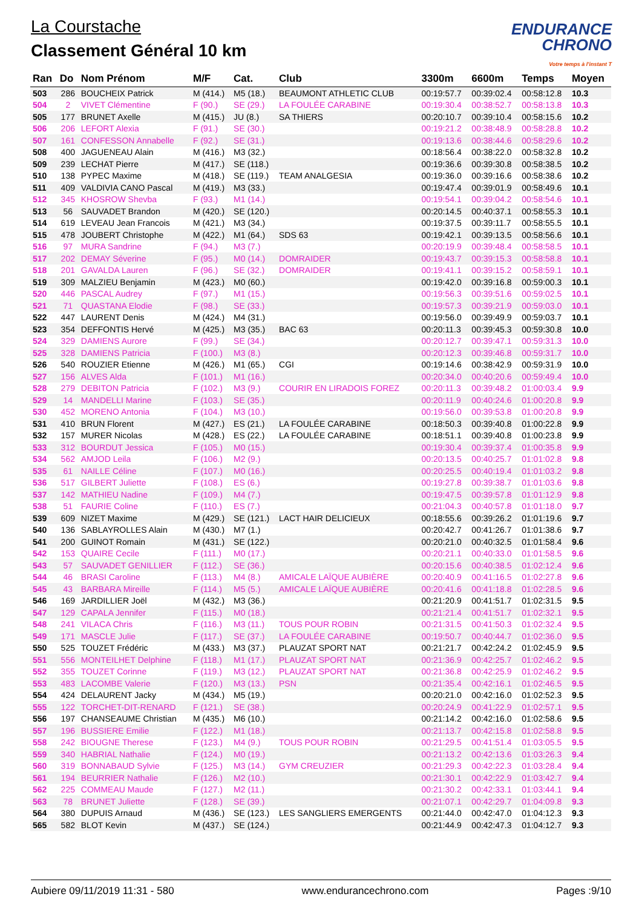La Courstache
Classement Général 10 km
ENDURANCE
CHRONO
Votre temps à l'instant T
| Ran | Do | Nom Prénom | M/F | Cat. | Club | 3300m | 6600m | Temps | Moyen |
| --- | --- | --- | --- | --- | --- | --- | --- | --- | --- |
| 503 | 286 | BOUCHEIX Patrick | M (414.) | M5 (18.) | BEAUMONT ATHLETIC CLUB | 00:19:57.7 | 00:39:02.4 | 00:58:12.8 | 10.3 |
| 504 | 2 | VIVET Clémentine | F (90.) | SE (29.) | LA FOULÉE CARABINE | 00:19:30.4 | 00:38:52.7 | 00:58:13.8 | 10.3 |
| 505 | 177 | BRUNET Axelle | M (415.) | JU (8.) | SA THIERS | 00:20:10.7 | 00:39:10.4 | 00:58:15.6 | 10.2 |
| 506 | 206 | LEFORT Alexia | F (91.) | SE (30.) | | 00:19:21.2 | 00:38:48.9 | 00:58:28.8 | 10.2 |
| 507 | 161 | CONFESSON Annabelle | F (92.) | SE (31.) | | 00:19:13.6 | 00:38:44.6 | 00:58:29.6 | 10.2 |
| 508 | 400 | JAGUENEAU Alain | M (416.) | M3 (32.) | | 00:18:56.4 | 00:38:22.0 | 00:58:32.8 | 10.2 |
| 509 | 239 | LECHAT Pierre | M (417.) | SE (118.) | | 00:19:36.6 | 00:39:30.8 | 00:58:38.5 | 10.2 |
| 510 | 138 | PYPEC Maxime | M (418.) | SE (119.) | TEAM ANALGESIA | 00:19:36.0 | 00:39:16.6 | 00:58:38.6 | 10.2 |
| 511 | 409 | VALDIVIA CANO Pascal | M (419.) | M3 (33.) | | 00:19:47.4 | 00:39:01.9 | 00:58:49.6 | 10.1 |
| 512 | 345 | KHOSROW Shevba | F (93.) | M1 (14.) | | 00:19:54.1 | 00:39:04.2 | 00:58:54.6 | 10.1 |
| 513 | 56 | SAUVADET Brandon | M (420.) | SE (120.) | | 00:20:14.5 | 00:40:37.1 | 00:58:55.3 | 10.1 |
| 514 | 619 | LEVEAU Jean Francois | M (421.) | M3 (34.) | | 00:19:37.5 | 00:39:11.7 | 00:58:55.5 | 10.1 |
| 515 | 478 | JOUBERT Christophe | M (422.) | M1 (64.) | SDS 63 | 00:19:42.1 | 00:39:13.5 | 00:58:56.6 | 10.1 |
| 516 | 97 | MURA Sandrine | F (94.) | M3 (7.) | | 00:20:19.9 | 00:39:48.4 | 00:58:58.5 | 10.1 |
| 517 | 202 | DEMAY Séverine | F (95.) | M0 (14.) | DOMRAIDER | 00:19:43.7 | 00:39:15.3 | 00:58:58.8 | 10.1 |
| 518 | 201 | GAVALDA Lauren | F (96.) | SE (32.) | DOMRAIDER | 00:19:41.1 | 00:39:15.2 | 00:58:59.1 | 10.1 |
| 519 | 309 | MALZIEU Benjamin | M (423.) | M0 (60.) | | 00:19:42.0 | 00:39:16.8 | 00:59:00.3 | 10.1 |
| 520 | 446 | PASCAL Audrey | F (97.) | M1 (15.) | | 00:19:56.3 | 00:39:51.6 | 00:59:02.5 | 10.1 |
| 521 | 71 | QUASTANA Elodie | F (98.) | SE (33.) | | 00:19:57.3 | 00:39:21.9 | 00:59:03.0 | 10.1 |
| 522 | 447 | LAURENT Denis | M (424.) | M4 (31.) | | 00:19:56.0 | 00:39:49.9 | 00:59:03.7 | 10.1 |
| 523 | 354 | DEFFONTIS Hervé | M (425.) | M3 (35.) | BAC 63 | 00:20:11.3 | 00:39:45.3 | 00:59:30.8 | 10.0 |
| 524 | 329 | DAMIENS Aurore | F (99.) | SE (34.) | | 00:20:12.7 | 00:39:47.1 | 00:59:31.3 | 10.0 |
| 525 | 328 | DAMIENS Patricia | F (100.) | M3 (8.) | | 00:20:12.3 | 00:39:46.8 | 00:59:31.7 | 10.0 |
| 526 | 540 | ROUZIER Etienne | M (426.) | M1 (65.) | CGI | 00:19:14.6 | 00:38:42.9 | 00:59:31.9 | 10.0 |
| 527 | 156 | ALVES Alda | F (101.) | M1 (16.) | | 00:20:34.0 | 00:40:20.6 | 00:59:49.4 | 10.0 |
| 528 | 279 | DEBITON Patricia | F (102.) | M3 (9.) | COURIR EN LIRADOIS FOREZ | 00:20:11.3 | 00:39:48.2 | 01:00:03.4 | 9.9 |
| 529 | 14 | MANDELLI Marine | F (103.) | SE (35.) | | 00:20:11.9 | 00:40:24.6 | 01:00:20.8 | 9.9 |
| 530 | 452 | MORENO Antonia | F (104.) | M3 (10.) | | 00:19:56.0 | 00:39:53.8 | 01:00:20.8 | 9.9 |
| 531 | 410 | BRUN Florent | M (427.) | ES (21.) | LA FOULÉE CARABINE | 00:18:50.3 | 00:39:40.8 | 01:00:22.8 | 9.9 |
| 532 | 157 | MURER Nicolas | M (428.) | ES (22.) | LA FOULÉE CARABINE | 00:18:51.1 | 00:39:40.8 | 01:00:23.8 | 9.9 |
| 533 | 312 | BOURDUT Jessica | F (105.) | M0 (15.) | | 00:19:30.4 | 00:39:37.4 | 01:00:35.8 | 9.9 |
| 534 | 562 | AMJOD Leila | F (106.) | M2 (9.) | | 00:20:13.5 | 00:40:25.7 | 01:01:02.8 | 9.8 |
| 535 | 61 | NAILLE Céline | F (107.) | M0 (16.) | | 00:20:25.5 | 00:40:19.4 | 01:01:03.2 | 9.8 |
| 536 | 517 | GILBERT Juliette | F (108.) | ES (6.) | | 00:19:27.8 | 00:39:38.7 | 01:01:03.6 | 9.8 |
| 537 | 142 | MATHIEU Nadine | F (109.) | M4 (7.) | | 00:19:47.5 | 00:39:57.8 | 01:01:12.9 | 9.8 |
| 538 | 51 | FAURIE Coline | F (110.) | ES (7.) | | 00:21:04.3 | 00:40:57.8 | 01:01:18.0 | 9.7 |
| 539 | 609 | NIZET Maxime | M (429.) | SE (121.) | LACT HAIR DELICIEUX | 00:18:55.6 | 00:39:26.2 | 01:01:19.6 | 9.7 |
| 540 | 136 | SABLAYROLLES Alain | M (430.) | M7 (1.) | | 00:20:42.7 | 00:41:26.7 | 01:01:38.6 | 9.7 |
| 541 | 200 | GUINOT Romain | M (431.) | SE (122.) | | 00:20:21.0 | 00:40:32.5 | 01:01:58.4 | 9.6 |
| 542 | 153 | QUAIRE Cecile | F (111.) | M0 (17.) | | 00:20:21.1 | 00:40:33.0 | 01:01:58.5 | 9.6 |
| 543 | 57 | SAUVADET GENILLIER | F (112.) | SE (36.) | | 00:20:15.6 | 00:40:38.5 | 01:02:12.4 | 9.6 |
| 544 | 46 | BRASI Caroline | F (113.) | M4 (8.) | AMICALE LAÏQUE AUBIÈRE | 00:20:40.9 | 00:41:16.5 | 01:02:27.8 | 9.6 |
| 545 | 43 | BARBARA Mireille | F (114.) | M5 (5.) | AMICALE LAÏQUE AUBIÈRE | 00:20:41.6 | 00:41:18.8 | 01:02:28.5 | 9.6 |
| 546 | 169 | JARDILLIER Joël | M (432.) | M3 (36.) | | 00:21:20.9 | 00:41:51.7 | 01:02:31.5 | 9.5 |
| 547 | 129 | CAPALA Jennifer | F (115.) | M0 (18.) | | 00:21:21.4 | 00:41:51.7 | 01:02:32.1 | 9.5 |
| 548 | 241 | VILACA Chris | F (116.) | M3 (11.) | TOUS POUR ROBIN | 00:21:31.5 | 00:41:50.3 | 01:02:32.4 | 9.5 |
| 549 | 171 | MASCLE Julie | F (117.) | SE (37.) | LA FOULÉE CARABINE | 00:19:50.7 | 00:40:44.7 | 01:02:36.0 | 9.5 |
| 550 | 525 | TOUZET Frédéric | M (433.) | M3 (37.) | PLAUZAT SPORT NAT | 00:21:21.7 | 00:42:24.2 | 01:02:45.9 | 9.5 |
| 551 | 556 | MONTEILHET Delphine | F (118.) | M1 (17.) | PLAUZAT SPORT NAT | 00:21:36.9 | 00:42:25.7 | 01:02:46.2 | 9.5 |
| 552 | 355 | TOUZET Corinne | F (119.) | M3 (12.) | PLAUZAT SPORT NAT | 00:21:36.8 | 00:42:25.9 | 01:02:46.2 | 9.5 |
| 553 | 483 | LACOMBE Valerie | F (120.) | M3 (13.) | PSN | 00:21:35.4 | 00:42:16.1 | 01:02:46.5 | 9.5 |
| 554 | 424 | DELAURENT Jacky | M (434.) | M5 (19.) | | 00:20:21.0 | 00:42:16.0 | 01:02:52.3 | 9.5 |
| 555 | 122 | TORCHET-DIT-RENARD | F (121.) | SE (38.) | | 00:20:24.9 | 00:41:22.9 | 01:02:57.1 | 9.5 |
| 556 | 197 | CHANSEAUME Christian | M (435.) | M6 (10.) | | 00:21:14.2 | 00:42:16.0 | 01:02:58.6 | 9.5 |
| 557 | 196 | BUSSIERE Emilie | F (122.) | M1 (18.) | | 00:21:13.7 | 00:42:15.8 | 01:02:58.8 | 9.5 |
| 558 | 242 | BIOUGNE Therese | F (123.) | M4 (9.) | TOUS POUR ROBIN | 00:21:29.5 | 00:41:51.4 | 01:03:05.5 | 9.5 |
| 559 | 340 | HABRIAL Nathalie | F (124.) | M0 (19.) | | 00:21:13.2 | 00:42:13.6 | 01:03:26.3 | 9.4 |
| 560 | 319 | BONNABAUD Sylvie | F (125.) | M3 (14.) | GYM CREUZIER | 00:21:29.3 | 00:42:22.3 | 01:03:28.4 | 9.4 |
| 561 | 194 | BEURRIER Nathalie | F (126.) | M2 (10.) | | 00:21:30.1 | 00:42:22.9 | 01:03:42.7 | 9.4 |
| 562 | 225 | COMMEAU Maude | F (127.) | M2 (11.) | | 00:21:30.2 | 00:42:33.1 | 01:03:44.1 | 9.4 |
| 563 | 78 | BRUNET Juliette | F (128.) | SE (39.) | | 00:21:07.1 | 00:42:29.7 | 01:04:09.8 | 9.3 |
| 564 | 380 | DUPUIS Arnaud | M (436.) | SE (123.) | LES SANGLIERS EMERGENTS | 00:21:44.0 | 00:42:47.0 | 01:04:12.3 | 9.3 |
| 565 | 582 | BLOT Kevin | M (437.) | SE (124.) | | 00:21:44.9 | 00:42:47.3 | 01:04:12.7 | 9.3 |
Aubiere 09/11/2019 11:31 - 580 www.endurancechrono.com Pages :9/10